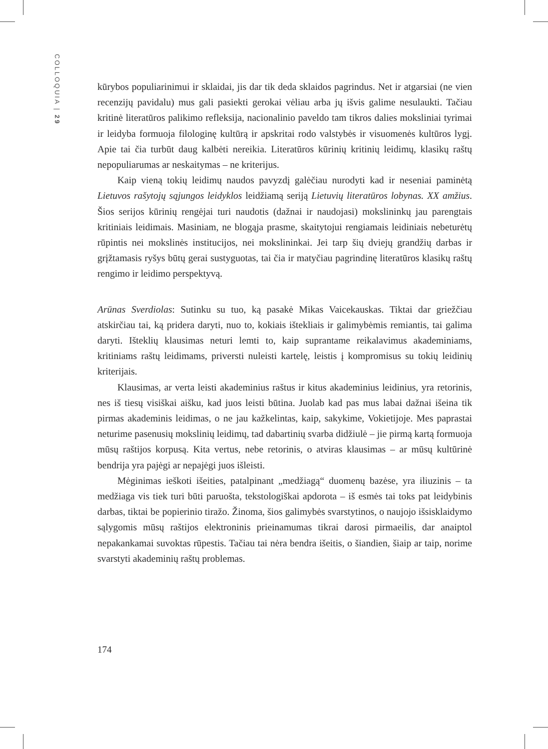COLLOQUIA | 29
kūrybos populiarinimui ir sklaidai, jis dar tik deda sklaidos pagrindus. Net ir atgarsiai (ne vien recenzijų pavidalu) mus gali pasiekti gerokai vėliau arba jų išvis galime nesulaukti. Tačiau kritinė literatūros palikimo refleksija, nacionalinio paveldo tam tikros dalies moksliniai tyrimai ir leidyba formuoja filologinę kultūrą ir apskritai rodo valstybės ir visuomenės kultūros lygį. Apie tai čia turbūt daug kalbėti nereikia. Literatūros kūrinių kritinių leidimų, klasikų raštų nepopuliarumas ar neskaitymas – ne kriterijus.
Kaip vieną tokių leidimų naudos pavyzdį galėčiau nurodyti kad ir neseniai paminėtą Lietuvos rašytojų sąjungos leidyklos leidžiamą seriją Lietuvių literatūros lobynas. XX amžius. Šios serijos kūrinių rengėjai turi naudotis (dažnai ir naudojasi) mokslininkų jau parengtais kritiniais leidimais. Masiniam, ne blogąja prasme, skaitytojui rengiamais leidiniais nebeturėtų rūpintis nei mokslinės institucijos, nei mokslininkai. Jei tarp šių dviejų grandžių darbas ir grįžtamasis ryšys būtų gerai sustyguotas, tai čia ir matyčiau pagrindinę literatūros klasikų raštų rengimo ir leidimo perspektyvą.
Arūnas Sverdiolas: Sutinku su tuo, ką pasakė Mikas Vaicekauskas. Tiktai dar griežčiau atskirčiau tai, ką pridera daryti, nuo to, kokiais ištekliais ir galimybėmis remiantis, tai galima daryti. Išteklių klausimas neturi lemti to, kaip suprantame reikalavimus akademiniams, kritiniams raštų leidimams, priversti nuleisti kartelę, leistis į kompromisus su tokių leidinių kriterijais.
Klausimas, ar verta leisti akademinius raštus ir kitus akademinius leidinius, yra retorinis, nes iš tiesų visiškai aišku, kad juos leisti būtina. Juolab kad pas mus labai dažnai išeina tik pirmas akademinis leidimas, o ne jau kažkelintas, kaip, sakykime, Vokietijoje. Mes paprastai neturime pasenusių mokslinių leidimų, tad dabartinių svarba didžiulė – jie pirmą kartą formuoja mūsų raštijos korpusą. Kita vertus, nebe retorinis, o atviras klausimas – ar mūsų kultūrinė bendrija yra pajėgi ar nepajėgi juos išleisti.
Mėginimas ieškoti išeities, patalpinant „medžiagą“ duomenų bazėse, yra iliuzinis – ta medžiaga vis tiek turi būti paruošta, tekstologiškai apdorota – iš esmės tai toks pat leidybinis darbas, tiktai be popierinio tiražo. Žinoma, šios galimybės svarstytinos, o naujojo išsisklaidymo sąlygomis mūsų raštijos elektroninis prieinamumas tikrai darosi pirmaeilis, dar anaiptol nepakankamai suvoktas rūpestis. Tačiau tai nėra bendra išeitis, o šiandien, šiaip ar taip, norime svarstyti akademinių raštų problemas.
174